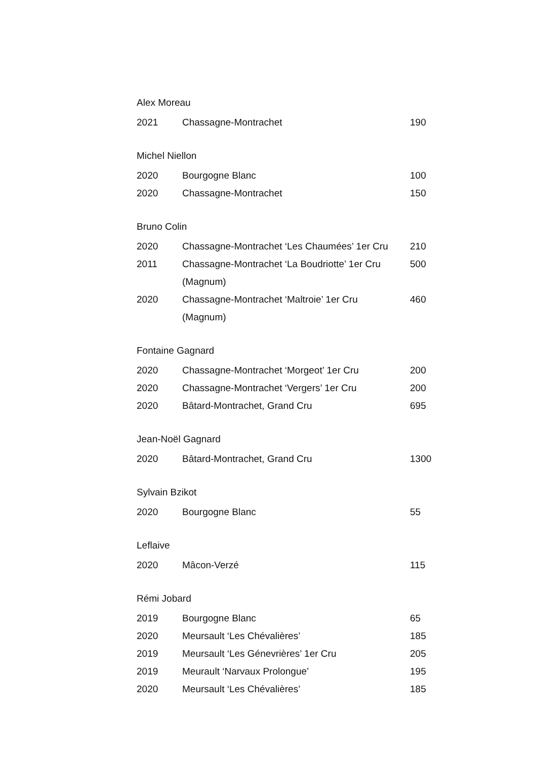Alex Moreau
| 2021 | Chassagne-Montrachet | 190 |
Michel Niellon
| 2020 | Bourgogne Blanc | 100 |
| 2020 | Chassagne-Montrachet | 150 |
Bruno Colin
| 2020 | Chassagne-Montrachet ‘Les Chaumées’ 1er Cru | 210 |
| 2011 | Chassagne-Montrachet ‘La Boudriotte’ 1er Cru (Magnum) | 500 |
| 2020 | Chassagne-Montrachet ‘Maltroie’ 1er Cru (Magnum) | 460 |
Fontaine Gagnard
| 2020 | Chassagne-Montrachet ‘Morgeot’ 1er Cru | 200 |
| 2020 | Chassagne-Montrachet ‘Vergers’ 1er Cru | 200 |
| 2020 | Bâtard-Montrachet, Grand Cru | 695 |
Jean-Noël Gagnard
| 2020 | Bâtard-Montrachet, Grand Cru | 1300 |
Sylvain Bzikot
| 2020 | Bourgogne Blanc | 55 |
Leflaive
| 2020 | Mâcon-Verzé | 115 |
Rémi Jobard
| 2019 | Bourgogne Blanc | 65 |
| 2020 | Meursault ‘Les Chévalières’ | 185 |
| 2019 | Meursault ‘Les Génevrières’ 1er Cru | 205 |
| 2019 | Meurault ‘Narvaux Prolongue’ | 195 |
| 2020 | Meursault ‘Les Chévalières’ | 185 |